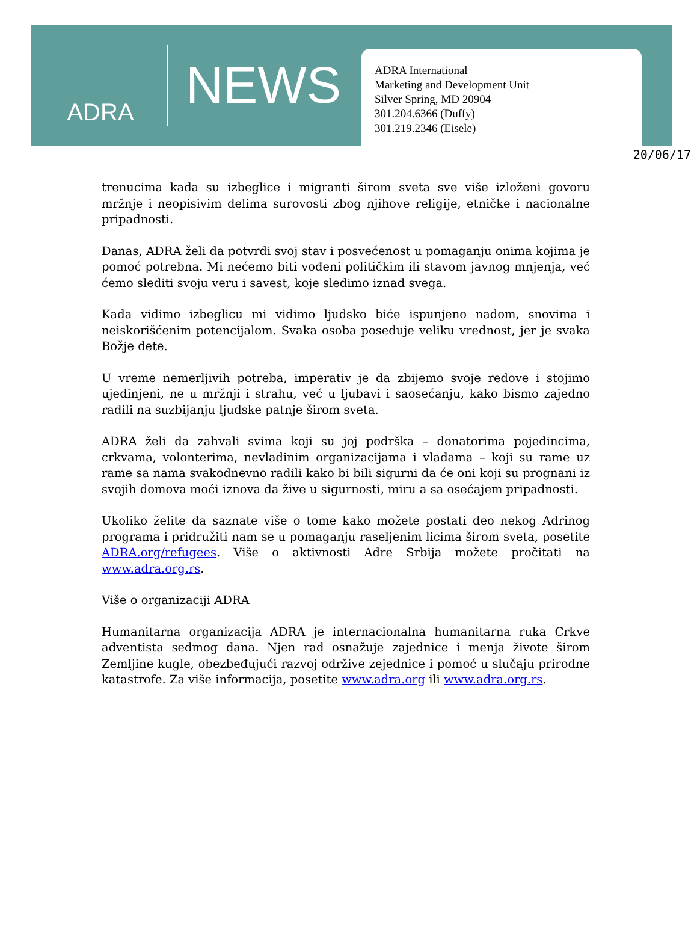ADRA
NEWS
ADRA International
Marketing and Development Unit
Silver Spring, MD 20904
301.204.6366 (Duffy)
301.219.2346 (Eisele)
20/06/17
trenucima kada su izbeglice i migranti širom sveta sve više izloženi govoru mržnje i neopisivim delima surovosti zbog njihove religije, etničke i nacionalne pripadnosti.
Danas, ADRA želi da potvrdi svoj stav i posvećenost u pomaganju onima kojima je pomoć potrebna. Mi nećemo biti vođeni političkim ili stavom javnog mnjenja, već ćemo slediti svoju veru i savest, koje sledimo iznad svega.
Kada vidimo izbeglicu mi vidimo ljudsko biće ispunjeno nadom, snovima i neiskorišćenim potencijalom. Svaka osoba poseduje veliku vrednost, jer je svaka Božje dete.
U vreme nemerljivih potreba, imperativ je da zbijemo svoje redove i stojimo ujedinjeni, ne u mržnji i strahu, već u ljubavi i saosećanju, kako bismo zajedno radili na suzbijanju ljudske patnje širom sveta.
ADRA želi da zahvali svima koji su joj podrška – donatorima pojedincima, crkvama, volonterima, nevladinim organizacijama i vladama – koji su rame uz rame sa nama svakodnevno radili kako bi bili sigurni da će oni koji su prognani iz svojih domova moći iznova da žive u sigurnosti, miru a sa osećajem pripadnosti.
Ukoliko želite da saznate više o tome kako možete postati deo nekog Adrinog programa i pridružiti nam se u pomaganju raseljenim licima širom sveta, posetite ADRA.org/refugees. Više o aktivnosti Adre Srbija možete pročitati na www.adra.org.rs.
Više o organizaciji ADRA
Humanitarna organizacija ADRA je internacionalna humanitarna ruka Crkve adventista sedmog dana. Njen rad osnažuje zajednice i menja živote širom Zemljine kugle, obezbeđujući razvoj održive zejednice i pomoć u slučaju prirodne katastrofe. Za više informacija, posetite www.adra.org ili www.adra.org.rs.